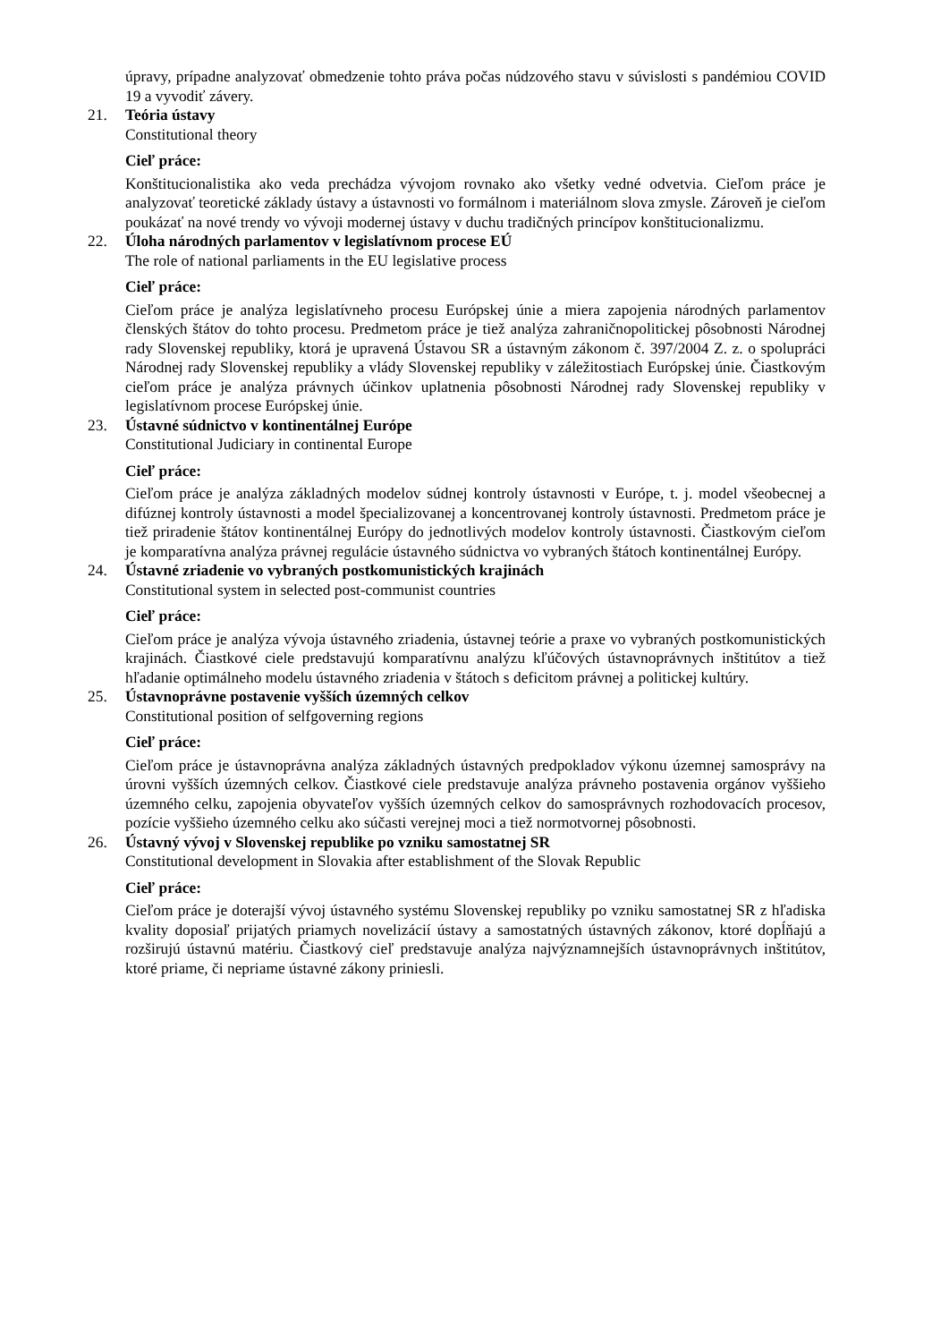úpravy, prípadne analyzovať obmedzenie tohto práva počas núdzového stavu v súvislosti s pandémiou COVID 19 a vyvodiť závery.
21. Teória ústavy
Constitutional theory
Cieľ práce:
Konštitucionalistika ako veda prechádza vývojom rovnako ako všetky vedné odvetvia. Cieľom práce je analyzovať teoretické základy ústavy a ústavnosti vo formálnom i materiálnom slova zmysle. Zároveň je cieľom poukázať na nové trendy vo vývoji modernej ústavy v duchu tradičných princípov konštitucionalizmu.
22. Úloha národných parlamentov v legislatívnom procese EÚ
The role of national parliaments in the EU legislative process
Cieľ práce:
Cieľom práce je analýza legislatívneho procesu Európskej únie a miera zapojenia národných parlamentov členských štátov do tohto procesu. Predmetom práce je tiež analýza zahraničnopolitickej pôsobnosti Národnej rady Slovenskej republiky, ktorá je upravená Ústavou SR a ústavným zákonom č. 397/2004 Z. z. o spolupráci Národnej rady Slovenskej republiky a vlády Slovenskej republiky v záležitostiach Európskej únie. Čiastkovým cieľom práce je analýza právnych účinkov uplatnenia pôsobnosti Národnej rady Slovenskej republiky v legislatívnom procese Európskej únie.
23. Ústavné súdnictvo v kontinentálnej Európe
Constitutional Judiciary in continental Europe
Cieľ práce:
Cieľom práce je analýza základných modelov súdnej kontroly ústavnosti v Európe, t. j. model všeobecnej a difúznej kontroly ústavnosti a model špecializovanej a koncentrovanej kontroly ústavnosti. Predmetom práce je tiež priradenie štátov kontinentálnej Európy do jednotlivých modelov kontroly ústavnosti. Čiastkovým cieľom je komparatívna analýza právnej regulácie ústavného súdnictva vo vybraných štátoch kontinentálnej Európy.
24. Ústavné zriadenie vo vybraných postkomunistických krajinách
Constitutional system in selected post-communist countries
Cieľ práce:
Cieľom práce je analýza vývoja ústavného zriadenia, ústavnej teórie a praxe vo vybraných postkomunistických krajinách. Čiastkové ciele predstavujú komparatívnu analýzu kľúčových ústavnoprávnych inštitútov a tiež hľadanie optimálneho modelu ústavného zriadenia v štátoch s deficitom právnej a politickej kultúry.
25. Ústavnoprávne postavenie vyšších územných celkov
Constitutional position of selfgoverning regions
Cieľ práce:
Cieľom práce je ústavnoprávna analýza základných ústavných predpokladov výkonu územnej samosprávy na úrovni vyšších územných celkov. Čiastkové ciele predstavuje analýza právneho postavenia orgánov vyššieho územného celku, zapojenia obyvateľov vyšších územných celkov do samosprávnych rozhodovacích procesov, pozície vyššieho územného celku ako súčasti verejnej moci a tiež normotvornej pôsobnosti.
26. Ústavný vývoj v Slovenskej republike po vzniku samostatnej SR
Constitutional development in Slovakia after establishment of the Slovak Republic
Cieľ práce:
Cieľom práce je doterajší vývoj ústavného systému Slovenskej republiky po vzniku samostatnej SR z hľadiska kvality doposiaľ prijatých priamych novelizácií ústavy a samostatných ústavných zákonov, ktoré dopĺňajú a rozširujú ústavnú matériu. Čiastkový cieľ predstavuje analýza najvýznamnejších ústavnoprávnych inštitútov, ktoré priame, či nepriame ústavné zákony priniesli.